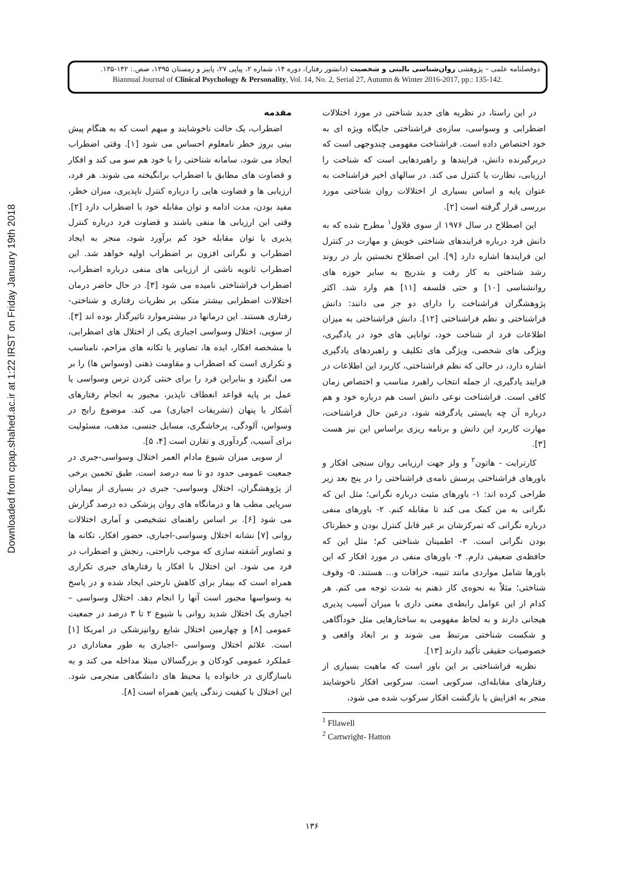Downloaded from cpap.shahed.ac.ir at 1:22 IRST on Friday January 19th 2018
دوفصلنامه علمی – پژوهشی روان‌شناسی بالینی و شخصیت (دانشور رفتار)، دوره ۱۴، شماره ۲، پیاپی ۲۷، پاییز و زمستان ۱۳۹۵، صص.: ۱۴۲-۱۳۵.
Biannual Journal of Clinical Psychology & Personality, Vol. 14, No. 2, Serial 27, Autumn & Winter 2016-2017, pp.: 135-142.
مقدمه
اضطراب، یک حالت ناخوشایند و مبهم است که به هنگام پیش بینی بروز خطر نامعلوم احساس می شود [۱]. وقتی اضطراب ایجاد می شود، سامانه شناختی را با خود هم سو می کند و افکار و قضاوت های مطابق با اضطراب برانگیخته می شوند. هر فرد، ارزیابی ها و قضاوت هایی را درباره کنترل ناپذیری، میزان خطر، مفید بودن، مدت ادامه و توان مقابله خود با اضطراب دارد [۲]. وقتی این ارزیابی ها منفی باشند و قضاوت فرد درباره کنترل پذیری یا توان مقابله خود کم برآورد شود، منجر به ایجاد اضطراب و نگرانی افزون بر اضطراب اولیه خواهد شد. این اضطراب ثانویه ناشی از ارزیابی های منفی درباره اضطراب، اضطراب فراشناختی نامیده می شود [۳]. در حال حاضر درمان اختلالات اضطرابی بیشتر متکی بر نظریات رفتاری و شناختی- رفتاری هستند. این درمانها در بیشترموارد تاثیرگذار بوده اند [۳]. از سویی، اختلال وسواسی اجباری یکی از اختلال های اضطرابی، با مشخصه افکار، ایده ها، تصاویر یا تکانه های مزاحم، نامناسب و تکراری است که اضطراب و مقاومت ذهنی (وسواس ها) را بر می انگیزد و بنابراین فرد را برای خنثی کردن ترس وسواسی یا عمل بر پایه قواعد انعطاف ناپذیر، مجبور به انجام رفتارهای آشکار یا پنهان (تشریفات اجباری) می کند. موضوع رایج در وسواس، آلودگی، پرخاشگری، مسایل جنسی، مذهب، مسئولیت برای آسیب، گردآوری و تقارن است [۴، ۵].
از سویی میزان شیوع مادام العمر اختلال وسواسی-جبری در جمعیت عمومی حدود دو تا سه درصد است. طبق تخمین برخی از پژوهشگران، اختلال وسواسی- جبری در بسیاری از بیماران سرپایی مطب ها و درمانگاه های روان پزشکی ده درصد گزارش می شود [۶]. بر اساس راهنمای تشخیصی و آماری اختلالات روانی [۷] نشانه اختلال وسواسی-اجباری، حضور افکار، تکانه ها و تصاویر آشفته سازی که موجب ناراحتی، رنجش و اضطراب در فرد می شود. این اختلال با افکار یا رفتارهای جبری تکراری همراه است که بیمار برای کاهش نارحتی ایجاد شده و در پاسخ به وسواسها مجبور است آنها را انجام دهد. اختلال وسواسی – اجباری یک اختلال شدید روانی با شیوع ۲ تا ۳ درصد در جمعیت عمومی [۸] و چهارمین اختلال شایع روانپزشکی در امریکا [۱] است. علائم اختلال وسواسی –اجباری به طور معناداری در عملکرد عمومی کودکان و بزرگسالان مبتلا مداخله می کند و به ناسازگاری در خانواده یا محیط های دانشگاهی منجرمی شود. این اختلال با کیفیت زندگی پایین همراه است [۸].
در این راستا، در نظریه های جدید شناختی در مورد اختلالات اضطرابی و وسواسی، سازه‌ی فراشناختی جایگاه ویژه ای به خود اختصاص داده است. فراشناخت مفهومی چندوجهی است که دربرگیرنده دانش، فرایندها و راهبردهایی است که شناخت را ارزیابی، نظارت یا کنترل می کند. در سالهای اخیر فراشناخت به عنوان پایه و اساس بسیاری از اختلالات روان شناختی مورد بررسی قرار گرفته است [۲].
این اصطلاح در سال ۱۹۷۶ از سوی فلاول<sup>۱</sup> مطرح شده که به دانش فرد درباره فرایندهای شناختی خویش و مهارت در کنترل این فرایندها اشاره دارد [۹]. این اصطلاح نخستین بار در روند رشد شناختی به کار رفت و بتدریج به سایر حوزه های روانشناسی [۱۰] و حتی فلسفه [۱۱] هم وارد شد. اکثر پژوهشگران فراشناخت را دارای دو جز می دانند: دانش فراشناختی و نظم فراشناختی [۱۲]. دانش فراشناختی به میزان اطلاعات فرد از شناخت خود، توانایی های خود در یادگیری، ویژگی های شخصی، ویژگی های تکلیف و راهبردهای یادگیری اشاره دارد، در حالی که نظم فراشناختی، کاربرد این اطلاعات در فرایند یادگیری، از جمله انتخاب راهبرد مناسب و اختصاص زمان کافی است. فراشناخت نوعی دانش است هم درباره خود و هم درباره آن چه بایستی یادگرفته شود، درعین حال فراشناخت، مهارت کاربرد این دانش و برنامه ریزی براساس این نیز هست [۳].
کارترایت - هاتون<sup>۲</sup> و ولز جهت ارزیابی روان سنجی افکار و باورهای فراشناختی پرسش نامه‌ی فراشناختی را در پنج بعد زیر طراحی کرده اند: ۱- باورهای مثبت درباره نگرانی؛ مثل این که نگرانی به من کمک می کند تا مقابله کنم. ۲- باورهای منفی درباره نگرانی که تمرکزشان بر غیر قابل کنترل بودن و خطرناک بودن نگرانی است. ۳- اطمینان شناختی کم؛ مثل این که حافظه‌ی ضعیفی دارم. ۴- باورهای منفی در مورد افکار که این باورها شامل مواردی مانند تنبیه، خرافات و... هستند. ۵- وقوف شناختی؛ مثلاً به نحوه‌ی کار ذهنم به شدت توجه می کنم. هر کدام از این عوامل رابطه‌ی معنی داری با میزان آسیب پذیری هیجانی دارند و به لحاظ مفهومی به ساختارهایی مثل خودآگاهی و شکست شناختی مرتبط می شوند و بر ابعاد واقعی و خصوصیات حقیقی تأکید دارند [۱۳].
نظریه فراشناختی بر این باور است که ماهیت بسیاری از رفتارهای مقابله‌ای، سرکوبی است. سرکوبی افکار ناخوشایند منجر به افزایش یا بازگشت افکار سرکوب شده می شود،
<sup>1</sup> Fllawell
<sup>2</sup> Cartwright- Hatton
۱۳۶